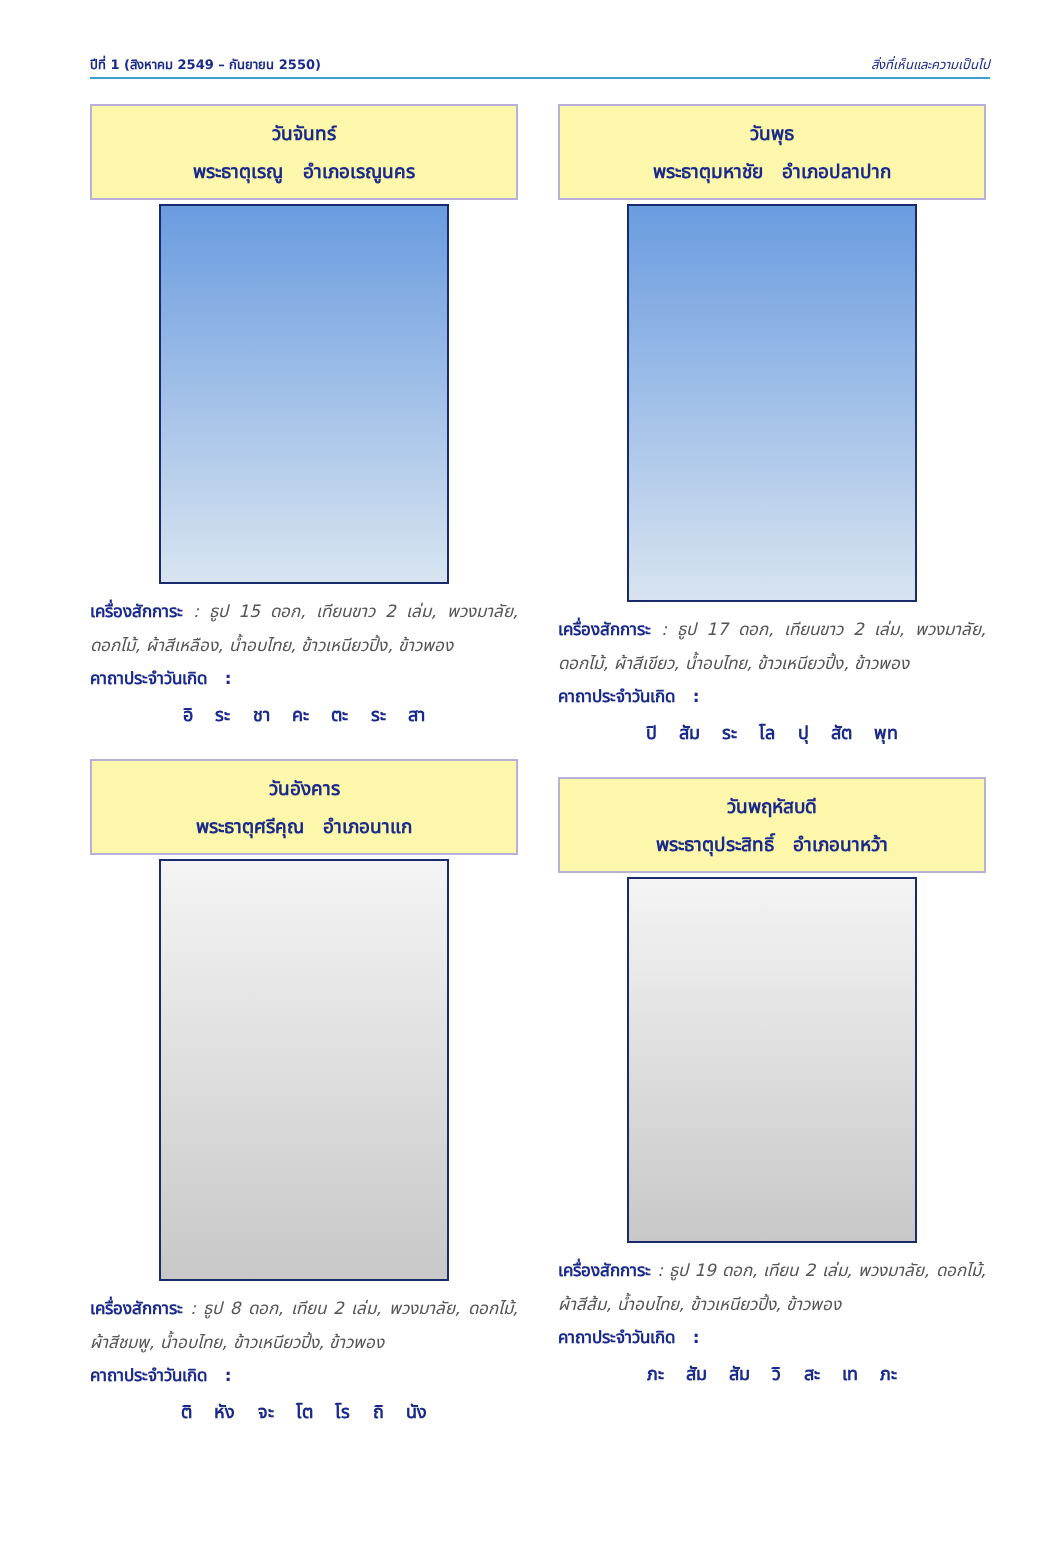ปีที่ 1 (สิงหาคม 2549 – กันยายน 2550) สิ่งที่เห็นและความเป็นไป
วันจันทร์
พระธาตุเรณู อำเภอเรณูนคร
เครื่องสักการะ : ธูป 15 ดอก, เทียนขาว 2 เล่ม, พวงมาลัย, ดอกไม้, ผ้าสีเหลือง, น้ำอบไทย, ข้าวเหนียวปิ้ง, ข้าวพอง
คาถาประจำวันเกิด :
อิ ระ ชา คะ ตะ ระ สา
วันอังคาร
พระธาตุศรีคุณ อำเภอนาแก
เครื่องสักการะ : ธูป 8 ดอก, เทียน 2 เล่ม, พวงมาลัย, ดอกไม้, ผ้าสีชมพู, น้ำอบไทย, ข้าวเหนียวปิ้ง, ข้าวพอง
คาถาประจำวันเกิด :
ติ หัง จะ โต โร ถิ นัง
วันพุธ
พระธาตุมหาชัย อำเภอปลาปาก
เครื่องสักการะ : ธูป 17 ดอก, เทียนขาว 2 เล่ม, พวงมาลัย, ดอกไม้, ผ้าสีเขียว, น้ำอบไทย, ข้าวเหนียวปิ้ง, ข้าวพอง
คาถาประจำวันเกิด :
ปิ สัม ระ โล ปุ สัต พุท
วันพฤหัสบดี
พระธาตุประสิทธิ์ อำเภอนาหว้า
เครื่องสักการะ : ธูป 19 ดอก, เทียน 2 เล่ม, พวงมาลัย, ดอกไม้, ผ้าสีส้ม, น้ำอบไทย, ข้าวเหนียวปิ้ง, ข้าวพอง
คาถาประจำวันเกิด :
ภะ สัม สัม วิ สะ เท ภะ